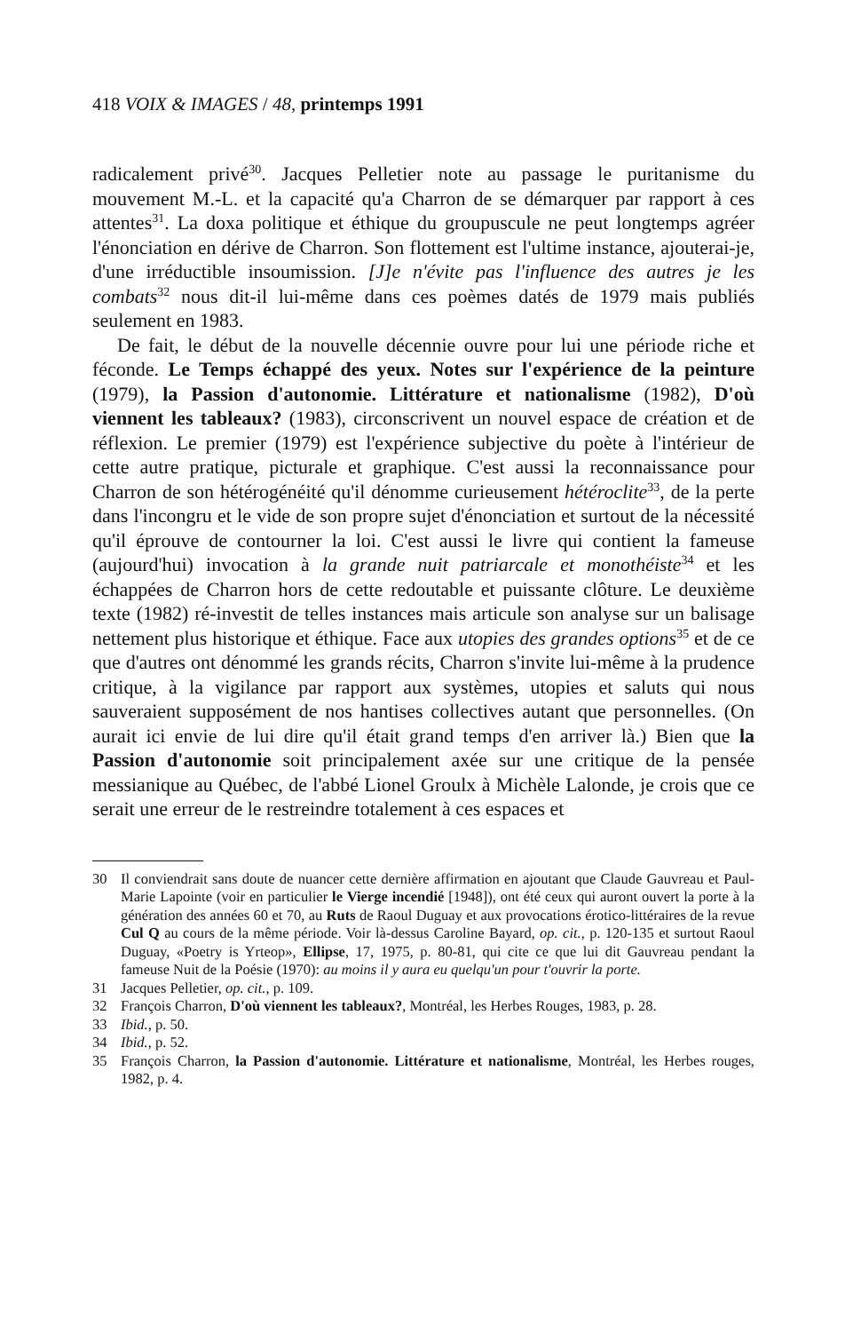418 VOIX & IMAGES / 48, printemps 1991
radicalement privé<sup>30</sup>. Jacques Pelletier note au passage le puritanisme du mouvement M.-L. et la capacité qu'a Charron de se démarquer par rapport à ces attentes<sup>31</sup>. La doxa politique et éthique du groupuscule ne peut longtemps agréer l'énonciation en dérive de Charron. Son flottement est l'ultime instance, ajouterai-je, d'une irréductible insoumission. [J]e n'évite pas l'influence des autres je les combats<sup>32</sup> nous dit-il lui-même dans ces poèmes datés de 1979 mais publiés seulement en 1983.
De fait, le début de la nouvelle décennie ouvre pour lui une période riche et féconde. Le Temps échappé des yeux. Notes sur l'expérience de la peinture (1979), la Passion d'autonomie. Littérature et nationalisme (1982), D'où viennent les tableaux? (1983), circonscrivent un nouvel espace de création et de réflexion. Le premier (1979) est l'expérience subjective du poète à l'intérieur de cette autre pratique, picturale et graphique. C'est aussi la reconnaissance pour Charron de son hétérogénéité qu'il dénomme curieusement hétéroclite<sup>33</sup>, de la perte dans l'incongru et le vide de son propre sujet d'énonciation et surtout de la nécessité qu'il éprouve de contourner la loi. C'est aussi le livre qui contient la fameuse (aujourd'hui) invocation à la grande nuit patriarcale et monothéiste<sup>34</sup> et les échappées de Charron hors de cette redoutable et puissante clôture. Le deuxième texte (1982) ré-investit de telles instances mais articule son analyse sur un balisage nettement plus historique et éthique. Face aux utopies des grandes options<sup>35</sup> et de ce que d'autres ont dénommé les grands récits, Charron s'invite lui-même à la prudence critique, à la vigilance par rapport aux systèmes, utopies et saluts qui nous sauveraient supposément de nos hantises collectives autant que personnelles. (On aurait ici envie de lui dire qu'il était grand temps d'en arriver là.) Bien que la Passion d'autonomie soit principalement axée sur une critique de la pensée messianique au Québec, de l'abbé Lionel Groulx à Michèle Lalonde, je crois que ce serait une erreur de le restreindre totalement à ces espaces et
30 Il conviendrait sans doute de nuancer cette dernière affirmation en ajoutant que Claude Gauvreau et Paul-Marie Lapointe (voir en particulier le Vierge incendié [1948]), ont été ceux qui auront ouvert la porte à la génération des années 60 et 70, au Ruts de Raoul Duguay et aux provocations érotico-littéraires de la revue Cul Q au cours de la même période. Voir là-dessus Caroline Bayard, op. cit., p. 120-135 et surtout Raoul Duguay, «Poetry is Yrteop», Ellipse, 17, 1975, p. 80-81, qui cite ce que lui dit Gauvreau pendant la fameuse Nuit de la Poésie (1970): au moins il y aura eu quelqu'un pour t'ouvrir la porte.
31 Jacques Pelletier, op. cit., p. 109.
32 François Charron, D'où viennent les tableaux?, Montréal, les Herbes Rouges, 1983, p. 28.
33 Ibid., p. 50.
34 Ibid., p. 52.
35 François Charron, la Passion d'autonomie. Littérature et nationalisme, Montréal, les Herbes rouges, 1982, p. 4.